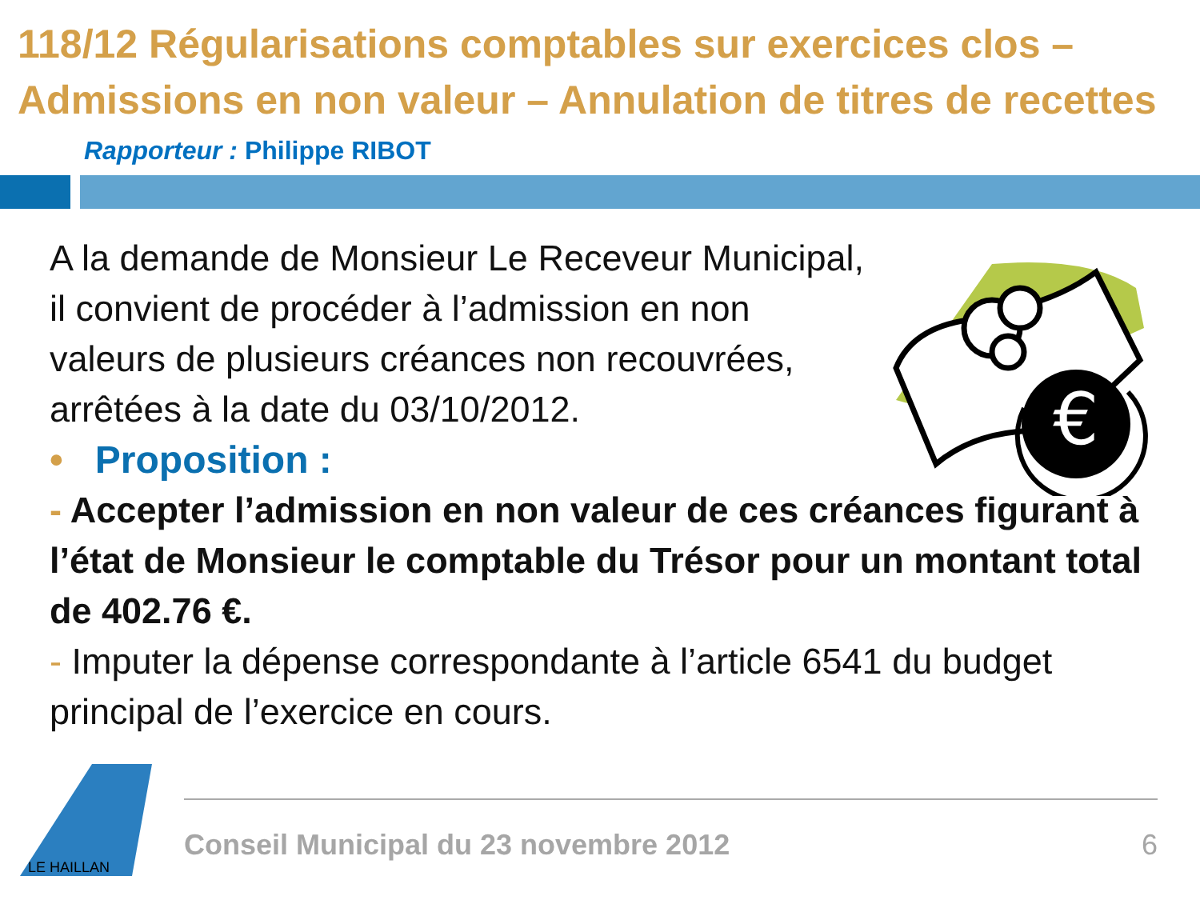118/12 Régularisations comptables sur exercices clos – Admissions en non valeur – Annulation de titres de recettes
Rapporteur : Philippe RIBOT
€
A la demande de Monsieur Le Receveur Municipal, il convient de procéder à l’admission en non valeurs de plusieurs créances non recouvrées, arrêtées à la date du 03/10/2012.
• Proposition :
- Accepter l’admission en non valeur de ces créances figurant à l’état de Monsieur le comptable du Trésor pour un montant total de 402.76 €.
- Imputer la dépense correspondante à l’article 6541 du budget principal de l’exercice en cours.
LE HAILLAN
Conseil Municipal du 23 novembre 2012 6